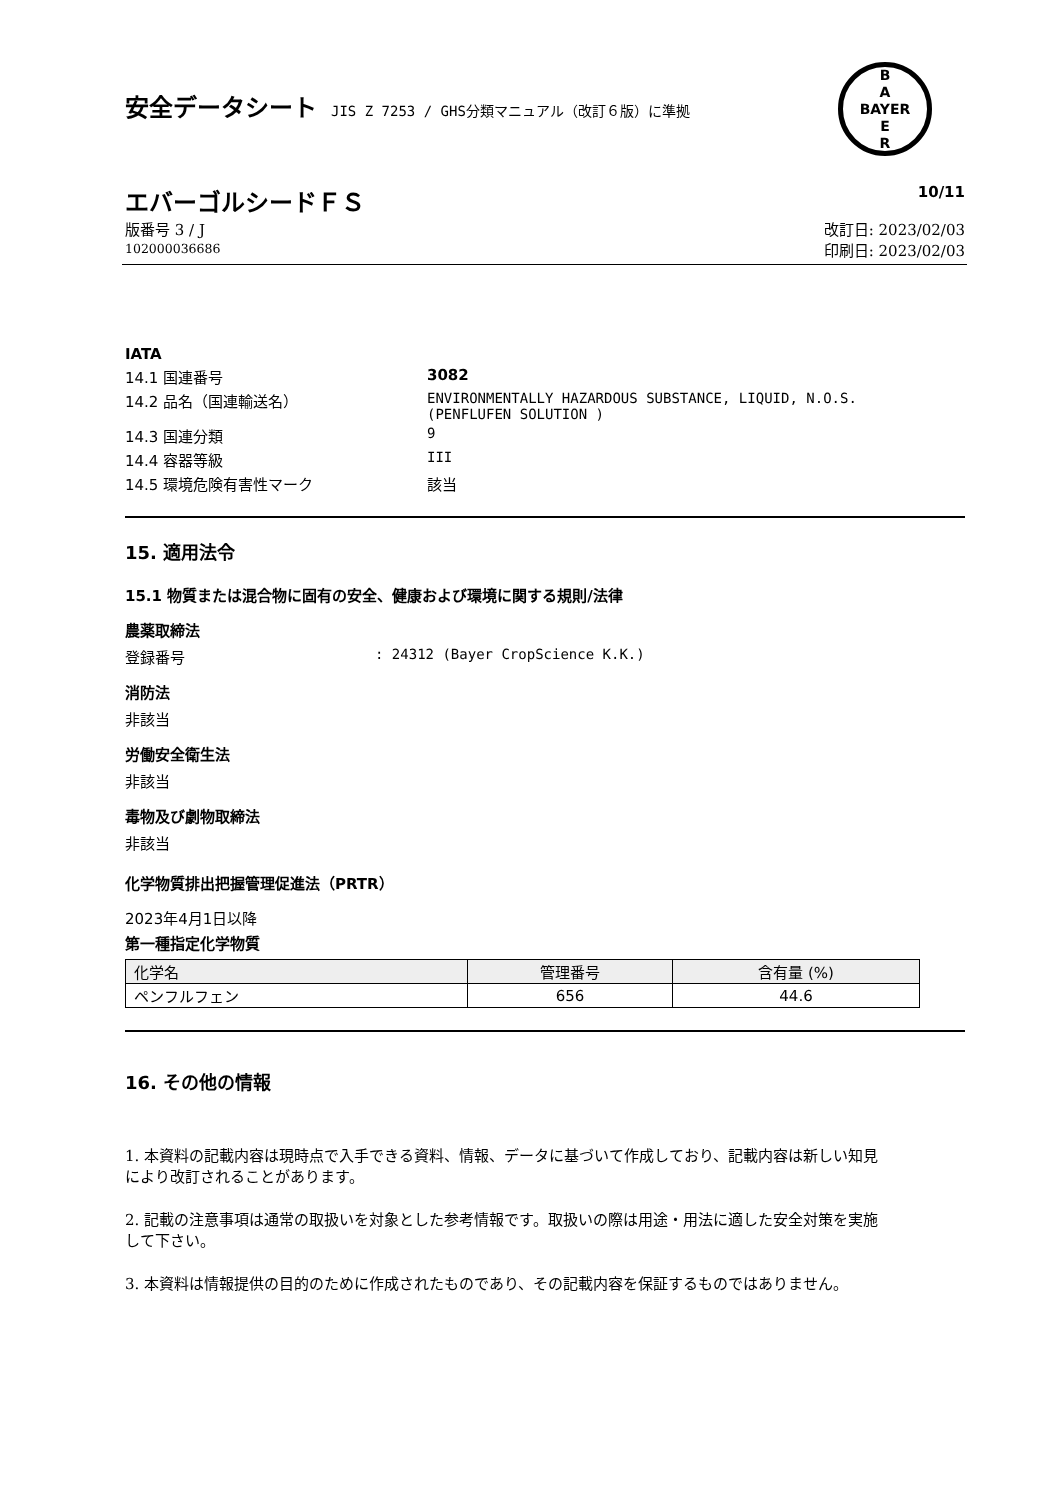安全データシート JIS Z 7253 / GHS分類マニュアル（改訂６版）に準拠
B
A
BAYER
E
R
エバーゴルシードＦＳ 10/11
版番号 3 / J
102000036686 改訂日: 2023/02/03
印刷日: 2023/02/03
IATA
14.1 国連番号 3082
14.2 品名（国連輸送名） ENVIRONMENTALLY HAZARDOUS SUBSTANCE, LIQUID, N.O.S.
(PENFLUFEN SOLUTION )
14.3 国連分類 9
14.4 容器等級 III
14.5 環境危険有害性マーク 該当
15. 適用法令
15.1 物質または混合物に固有の安全、健康および環境に関する規則/法律
農薬取締法
登録番号: 24312 (Bayer CropScience K.K.)
消防法
非該当
労働安全衛生法
非該当
毒物及び劇物取締法
非該当
化学物質排出把握管理促進法（PRTR）
2023年4月1日以降
第一種指定化学物質
| 化学名 | 管理番号 | 含有量 (%) |
| --- | --- | --- |
| ペンフルフェン | 656 | 44.6 |
16. その他の情報
1. 本資料の記載内容は現時点で入手できる資料、情報、データに基づいて作成しており、記載内容は新しい知見により改訂されることがあります。
2. 記載の注意事項は通常の取扱いを対象とした参考情報です。取扱いの際は用途・用法に適した安全対策を実施して下さい。
3. 本資料は情報提供の目的のために作成されたものであり、その記載内容を保証するものではありません。